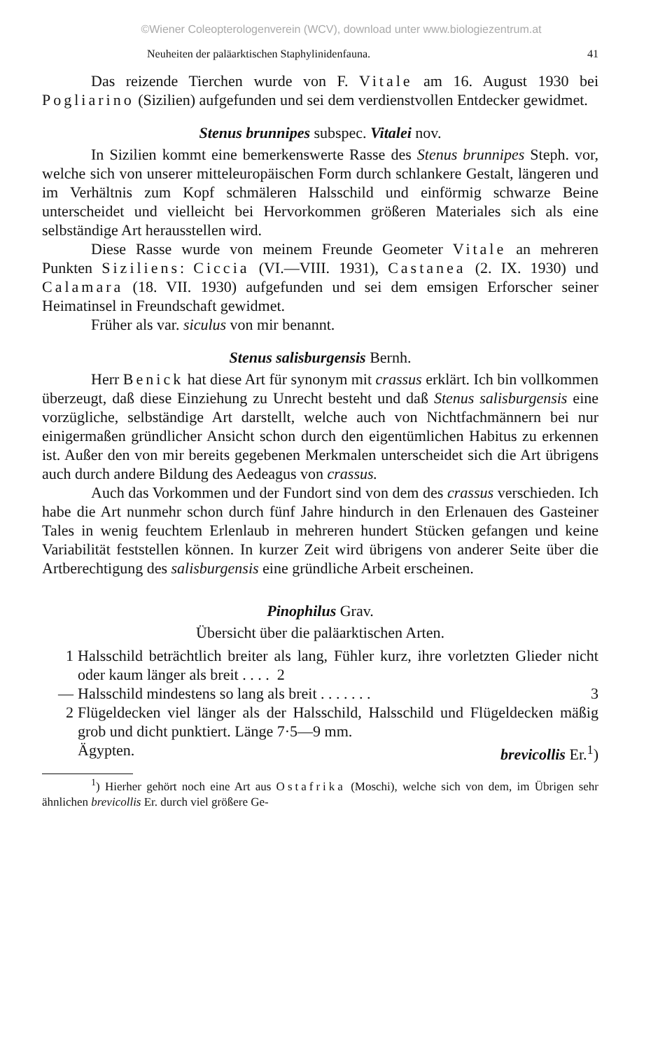©Wiener Coleopterologenverein (WCV), download unter www.biologiezentrum.at
Neuheiten der paläarktischen Staphylinidenfauna. 41
Das reizende Tierchen wurde von F. Vitale am 16. August 1930 bei Pogliarino (Sizilien) aufgefunden und sei dem verdienstvollen Entdecker gewidmet.
Stenus brunnipes subspec. Vitalei nov.
In Sizilien kommt eine bemerkenswerte Rasse des Stenus brunnipes Steph. vor, welche sich von unserer mitteleuropäischen Form durch schlankere Gestalt, längeren und im Verhältnis zum Kopf schmäleren Halsschild und einförmig schwarze Beine unterscheidet und vielleicht bei Hervorkommen größeren Materiales sich als eine selbständige Art herausstellen wird.
Diese Rasse wurde von meinem Freunde Geometer Vitale an mehreren Punkten Siziliens: Ciccia (VI.—VIII. 1931), Castanea (2. IX. 1930) und Calamara (18. VII. 1930) aufgefunden und sei dem emsigen Erforscher seiner Heimatinsel in Freundschaft gewidmet.
Früher als var. siculus von mir benannt.
Stenus salisburgensis Bernh.
Herr Benick hat diese Art für synonym mit crassus erklärt. Ich bin vollkommen überzeugt, daß diese Einziehung zu Unrecht besteht und daß Stenus salisburgensis eine vorzügliche, selbständige Art darstellt, welche auch von Nichtfachmännern bei nur einigermaßen gründlicher Ansicht schon durch den eigentümlichen Habitus zu erkennen ist. Außer den von mir bereits gegebenen Merkmalen unterscheidet sich die Art übrigens auch durch andere Bildung des Aedeagus von crassus.
Auch das Vorkommen und der Fundort sind von dem des crassus verschieden. Ich habe die Art nunmehr schon durch fünf Jahre hindurch in den Erlenauen des Gasteiner Tales in wenig feuchtem Erlenlaub in mehreren hundert Stücken gefangen und keine Variabilität feststellen können. In kurzer Zeit wird übrigens von anderer Seite über die Artberechtigung des salisburgensis eine gründliche Arbeit erscheinen.
Pinophilus Grav.
Übersicht über die paläarktischen Arten.
1 Halsschild beträchtlich breiter als lang, Fühler kurz, ihre vorletzten Glieder nicht oder kaum länger als breit . . . . 2
— Halsschild mindestens so lang als breit . . . . . . . 3
2 Flügeldecken viel länger als der Halsschild, Halsschild und Flügeldecken mäßig grob und dicht punktiert. Länge 7·5—9 mm.
Ägypten. brevicollis Er.<sup>1</sup>)
<sup>1</sup>) Hierher gehört noch eine Art aus Ostafrika (Moschi), welche sich von dem, im Übrigen sehr ähnlichen brevicollis Er. durch viel größere Ge-